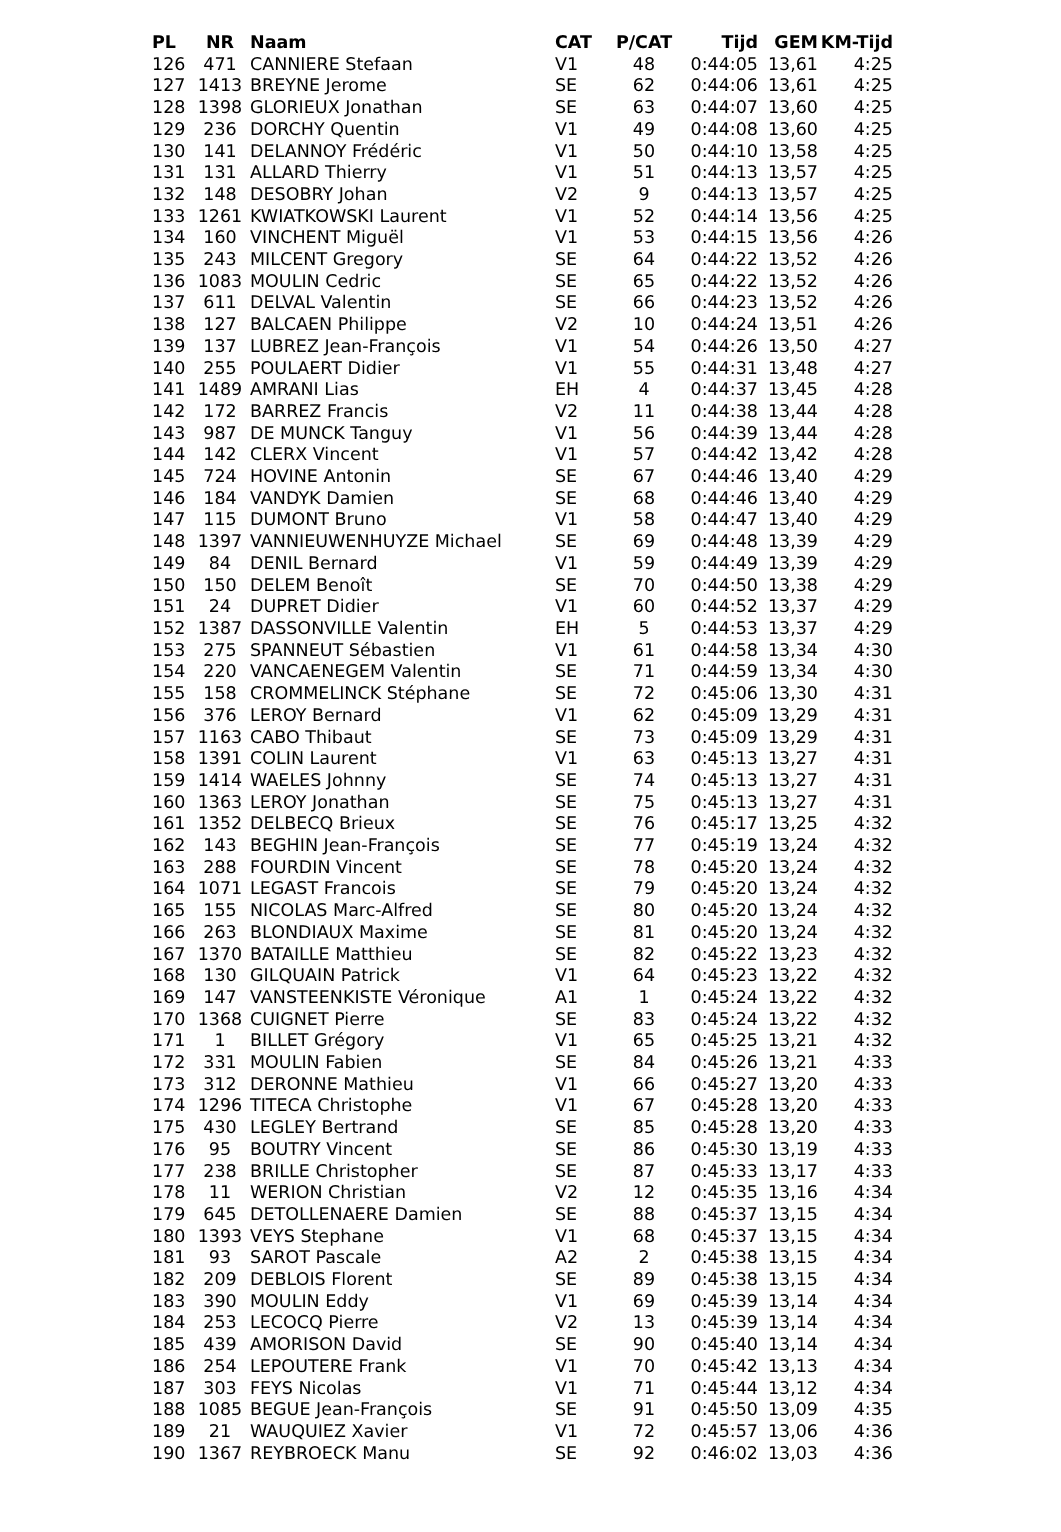| PL | NR | Naam | CAT | P/CAT | Tijd | GEM | KM-Tijd |
| --- | --- | --- | --- | --- | --- | --- | --- |
| 126 | 471 | CANNIERE Stefaan | V1 | 48 | 0:44:05 | 13,61 | 4:25 |
| 127 | 1413 | BREYNE Jerome | SE | 62 | 0:44:06 | 13,61 | 4:25 |
| 128 | 1398 | GLORIEUX Jonathan | SE | 63 | 0:44:07 | 13,60 | 4:25 |
| 129 | 236 | DORCHY Quentin | V1 | 49 | 0:44:08 | 13,60 | 4:25 |
| 130 | 141 | DELANNOY Frédéric | V1 | 50 | 0:44:10 | 13,58 | 4:25 |
| 131 | 131 | ALLARD Thierry | V1 | 51 | 0:44:13 | 13,57 | 4:25 |
| 132 | 148 | DESOBRY Johan | V2 | 9 | 0:44:13 | 13,57 | 4:25 |
| 133 | 1261 | KWIATKOWSKI Laurent | V1 | 52 | 0:44:14 | 13,56 | 4:25 |
| 134 | 160 | VINCHENT Miguël | V1 | 53 | 0:44:15 | 13,56 | 4:26 |
| 135 | 243 | MILCENT Gregory | SE | 64 | 0:44:22 | 13,52 | 4:26 |
| 136 | 1083 | MOULIN Cedric | SE | 65 | 0:44:22 | 13,52 | 4:26 |
| 137 | 611 | DELVAL Valentin | SE | 66 | 0:44:23 | 13,52 | 4:26 |
| 138 | 127 | BALCAEN Philippe | V2 | 10 | 0:44:24 | 13,51 | 4:26 |
| 139 | 137 | LUBREZ Jean-François | V1 | 54 | 0:44:26 | 13,50 | 4:27 |
| 140 | 255 | POULAERT Didier | V1 | 55 | 0:44:31 | 13,48 | 4:27 |
| 141 | 1489 | AMRANI Lias | EH | 4 | 0:44:37 | 13,45 | 4:28 |
| 142 | 172 | BARREZ Francis | V2 | 11 | 0:44:38 | 13,44 | 4:28 |
| 143 | 987 | DE MUNCK Tanguy | V1 | 56 | 0:44:39 | 13,44 | 4:28 |
| 144 | 142 | CLERX Vincent | V1 | 57 | 0:44:42 | 13,42 | 4:28 |
| 145 | 724 | HOVINE Antonin | SE | 67 | 0:44:46 | 13,40 | 4:29 |
| 146 | 184 | VANDYK Damien | SE | 68 | 0:44:46 | 13,40 | 4:29 |
| 147 | 115 | DUMONT Bruno | V1 | 58 | 0:44:47 | 13,40 | 4:29 |
| 148 | 1397 | VANNIEUWENHUYZE Michael | SE | 69 | 0:44:48 | 13,39 | 4:29 |
| 149 | 84 | DENIL Bernard | V1 | 59 | 0:44:49 | 13,39 | 4:29 |
| 150 | 150 | DELEM Benoît | SE | 70 | 0:44:50 | 13,38 | 4:29 |
| 151 | 24 | DUPRET Didier | V1 | 60 | 0:44:52 | 13,37 | 4:29 |
| 152 | 1387 | DASSONVILLE Valentin | EH | 5 | 0:44:53 | 13,37 | 4:29 |
| 153 | 275 | SPANNEUT Sébastien | V1 | 61 | 0:44:58 | 13,34 | 4:30 |
| 154 | 220 | VANCAENEGEM Valentin | SE | 71 | 0:44:59 | 13,34 | 4:30 |
| 155 | 158 | CROMMELINCK Stéphane | SE | 72 | 0:45:06 | 13,30 | 4:31 |
| 156 | 376 | LEROY Bernard | V1 | 62 | 0:45:09 | 13,29 | 4:31 |
| 157 | 1163 | CABO Thibaut | SE | 73 | 0:45:09 | 13,29 | 4:31 |
| 158 | 1391 | COLIN Laurent | V1 | 63 | 0:45:13 | 13,27 | 4:31 |
| 159 | 1414 | WAELES Johnny | SE | 74 | 0:45:13 | 13,27 | 4:31 |
| 160 | 1363 | LEROY Jonathan | SE | 75 | 0:45:13 | 13,27 | 4:31 |
| 161 | 1352 | DELBECQ Brieux | SE | 76 | 0:45:17 | 13,25 | 4:32 |
| 162 | 143 | BEGHIN Jean-François | SE | 77 | 0:45:19 | 13,24 | 4:32 |
| 163 | 288 | FOURDIN Vincent | SE | 78 | 0:45:20 | 13,24 | 4:32 |
| 164 | 1071 | LEGAST Francois | SE | 79 | 0:45:20 | 13,24 | 4:32 |
| 165 | 155 | NICOLAS Marc-Alfred | SE | 80 | 0:45:20 | 13,24 | 4:32 |
| 166 | 263 | BLONDIAUX Maxime | SE | 81 | 0:45:20 | 13,24 | 4:32 |
| 167 | 1370 | BATAILLE Matthieu | SE | 82 | 0:45:22 | 13,23 | 4:32 |
| 168 | 130 | GILQUAIN Patrick | V1 | 64 | 0:45:23 | 13,22 | 4:32 |
| 169 | 147 | VANSTEENKISTE Véronique | A1 | 1 | 0:45:24 | 13,22 | 4:32 |
| 170 | 1368 | CUIGNET Pierre | SE | 83 | 0:45:24 | 13,22 | 4:32 |
| 171 | 1 | BILLET Grégory | V1 | 65 | 0:45:25 | 13,21 | 4:32 |
| 172 | 331 | MOULIN Fabien | SE | 84 | 0:45:26 | 13,21 | 4:33 |
| 173 | 312 | DERONNE Mathieu | V1 | 66 | 0:45:27 | 13,20 | 4:33 |
| 174 | 1296 | TITECA Christophe | V1 | 67 | 0:45:28 | 13,20 | 4:33 |
| 175 | 430 | LEGLEY Bertrand | SE | 85 | 0:45:28 | 13,20 | 4:33 |
| 176 | 95 | BOUTRY Vincent | SE | 86 | 0:45:30 | 13,19 | 4:33 |
| 177 | 238 | BRILLE Christopher | SE | 87 | 0:45:33 | 13,17 | 4:33 |
| 178 | 11 | WERION Christian | V2 | 12 | 0:45:35 | 13,16 | 4:34 |
| 179 | 645 | DETOLLENAERE Damien | SE | 88 | 0:45:37 | 13,15 | 4:34 |
| 180 | 1393 | VEYS Stephane | V1 | 68 | 0:45:37 | 13,15 | 4:34 |
| 181 | 93 | SAROT Pascale | A2 | 2 | 0:45:38 | 13,15 | 4:34 |
| 182 | 209 | DEBLOIS Florent | SE | 89 | 0:45:38 | 13,15 | 4:34 |
| 183 | 390 | MOULIN Eddy | V1 | 69 | 0:45:39 | 13,14 | 4:34 |
| 184 | 253 | LECOCQ Pierre | V2 | 13 | 0:45:39 | 13,14 | 4:34 |
| 185 | 439 | AMORISON David | SE | 90 | 0:45:40 | 13,14 | 4:34 |
| 186 | 254 | LEPOUTERE Frank | V1 | 70 | 0:45:42 | 13,13 | 4:34 |
| 187 | 303 | FEYS Nicolas | V1 | 71 | 0:45:44 | 13,12 | 4:34 |
| 188 | 1085 | BEGUE Jean-François | SE | 91 | 0:45:50 | 13,09 | 4:35 |
| 189 | 21 | WAUQUIEZ Xavier | V1 | 72 | 0:45:57 | 13,06 | 4:36 |
| 190 | 1367 | REYBROECK Manu | SE | 92 | 0:46:02 | 13,03 | 4:36 |